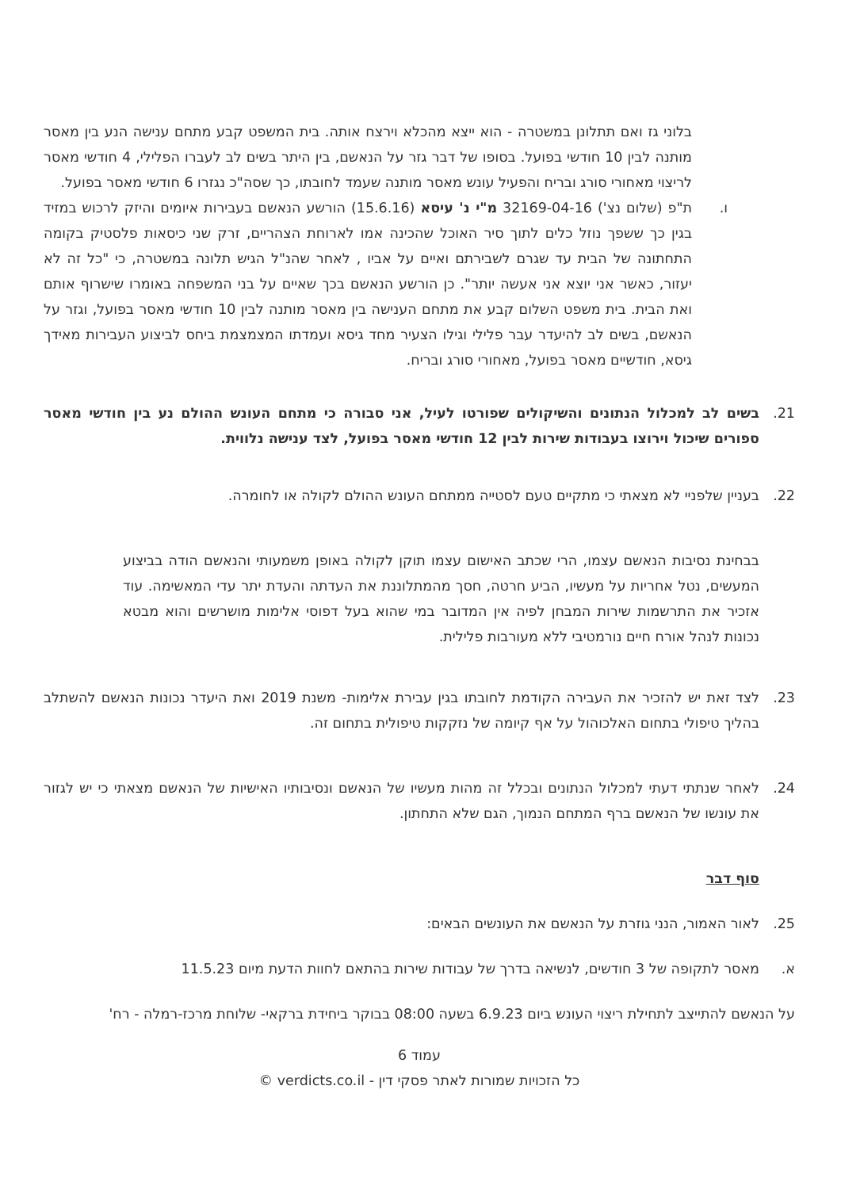בלוני גז ואם תתלונן במשטרה - הוא ייצא מהכלא וירצח אותה. בית המשפט קבע מתחם ענישה הנע בין מאסר מותנה לבין 10 חודשי בפועל. בסופו של דבר גזר על הנאשם, בין היתר בשים לב לעברו הפלילי, 4 חודשי מאסר לריצוי מאחורי סורג ובריח והפעיל עונש מאסר מותנה שעמד לחובתו, כך שסה"כ נגזרו 6 חודשי מאסר בפועל.
ו. ת"פ (שלום נצ') 32169-04-16 מ"י נ' עיסא (15.6.16) הורשע הנאשם בעבירות איומים והיזק לרכוש במזיד בגין כך ששפך נוזל כלים לתוך סיר האוכל שהכינה אמו לארוחת הצהריים, זרק שני כיסאות פלסטיק בקומה התחתונה של הבית עד שגרם לשבירתם ואיים על אביו , לאחר שהנ"ל הגיש תלונה במשטרה, כי "כל זה לא יעזור, כאשר אני יוצא אני אעשה יותר". כן הורשע הנאשם בכך שאיים על בני המשפחה באומרו שישרוף אותם ואת הבית. בית משפט השלום קבע את מתחם הענישה בין מאסר מותנה לבין 10 חודשי מאסר בפועל, וגזר על הנאשם, בשים לב להיעדר עבר פלילי וגילו הצעיר מחד גיסא ועמדתו המצמצמת ביחס לביצוע העבירות מאידך גיסא, חודשיים מאסר בפועל, מאחורי סורג ובריח.
21. בשים לב למכלול הנתונים והשיקולים שפורטו לעיל, אני סבורה כי מתחם העונש ההולם נע בין חודשי מאסר ספורים שיכול וירוצו בעבודות שירות לבין 12 חודשי מאסר בפועל, לצד ענישה נלווית.
22. בעניין שלפניי לא מצאתי כי מתקיים טעם לסטייה ממתחם העונש ההולם לקולה או לחומרה.
בבחינת נסיבות הנאשם עצמו, הרי שכתב האישום עצמו תוקן לקולה באופן משמעותי והנאשם הודה בביצוע המעשים, נטל אחריות על מעשיו, הביע חרטה, חסך מהמתלוננת את העדתה והעדת יתר עדי המאשימה. עוד אזכיר את התרשמות שירות המבחן לפיה אין המדובר במי שהוא בעל דפוסי אלימות מושרשים והוא מבטא נכונות לנהל אורח חיים נורמטיבי ללא מעורבות פלילית.
23. לצד זאת יש להזכיר את העבירה הקודמת לחובתו בגין עבירת אלימות- משנת 2019 ואת היעדר נכונות הנאשם להשתלב בהליך טיפולי בתחום האלכוהול על אף קיומה של נזקקות טיפולית בתחום זה.
24. לאחר שנתתי דעתי למכלול הנתונים ובכלל זה מהות מעשיו של הנאשם ונסיבותיו האישיות של הנאשם מצאתי כי יש לגזור את עונשו של הנאשם ברף המתחם הנמוך, הגם שלא התחתון.
סוף דבר
25. לאור האמור, הנני גוזרת על הנאשם את העונשים הבאים:
א. מאסר לתקופה של 3 חודשים, לנשיאה בדרך של עבודות שירות בהתאם לחוות הדעת מיום 11.5.23
על הנאשם להתייצב לתחילת ריצוי העונש ביום 6.9.23 בשעה 08:00 בבוקר ביחידת ברקאי- שלוחת מרכז-רמלה - רח'
עמוד 6
כל הזכויות שמורות לאתר פסקי דין - verdicts.co.il ©